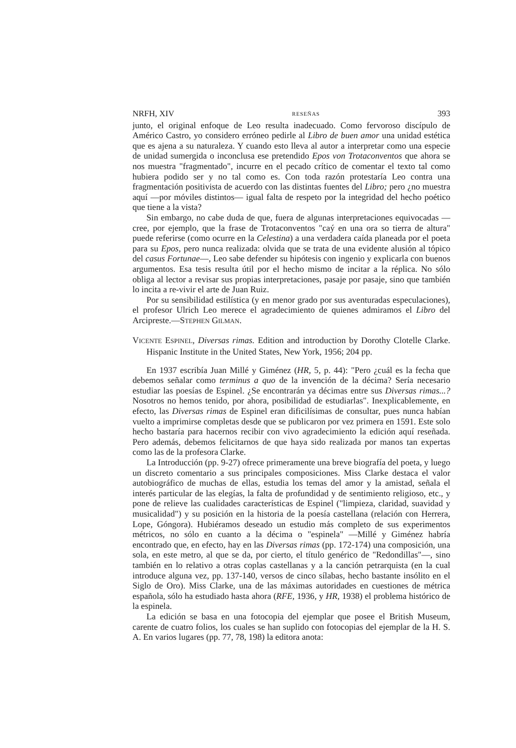NRFH, XIV RESEÑAS 393
junto, el original enfoque de Leo resulta inadecuado. Como fervoroso discípulo de Américo Castro, yo considero erróneo pedirle al Libro de buen amor una unidad estética que es ajena a su naturaleza. Y cuando esto lleva al autor a interpretar como una especie de unidad sumergida o inconclusa ese pretendido Epos von Trotaconventos que ahora se nos muestra "fragmentado", incurre en el pecado crítico de comentar el texto tal como hubiera podido ser y no tal como es. Con toda razón protestaría Leo contra una fragmentación positivista de acuerdo con las distintas fuentes del Libro; pero ¿no muestra aquí —por móviles distintos— igual falta de respeto por la integridad del hecho poético que tiene a la vista?
Sin embargo, no cabe duda de que, fuera de algunas interpretaciones equivocadas —cree, por ejemplo, que la frase de Trotaconventos "caý en una ora so tierra de altura" puede referirse (como ocurre en la Celestina) a una verdadera caída planeada por el poeta para su Epos, pero nunca realizada: olvida que se trata de una evidente alusión al tópico del casus Fortunae—, Leo sabe defender su hipótesis con ingenio y explicarla con buenos argumentos. Esa tesis resulta útil por el hecho mismo de incitar a la réplica. No sólo obliga al lector a revisar sus propias interpretaciones, pasaje por pasaje, sino que también lo incita a re-vivir el arte de Juan Ruiz.
Por su sensibilidad estilística (y en menor grado por sus aventuradas especulaciones), el profesor Ulrich Leo merece el agradecimiento de quienes admiramos el Libro del Arcipreste.—STEPHEN GILMAN.
VICENTE ESPINEL, Diversas rimas. Edition and introduction by Dorothy Clotelle Clarke. Hispanic Institute in the United States, New York, 1956; 204 pp.
En 1937 escribía Juan Millé y Giménez (HR, 5, p. 44): "Pero ¿cuál es la fecha que debemos señalar como terminus a quo de la invención de la décima? Sería necesario estudiar las poesías de Espinel. ¿Se encontrarán ya décimas entre sus Diversas rimas...? Nosotros no hemos tenido, por ahora, posibilidad de estudiarlas". Inexplicablemente, en efecto, las Diversas rimas de Espinel eran dificilísimas de consultar, pues nunca habían vuelto a imprimirse completas desde que se publicaron por vez primera en 1591. Este solo hecho bastaría para hacernos recibir con vivo agradecimiento la edición aquí reseñada. Pero además, debemos felicitarnos de que haya sido realizada por manos tan expertas como las de la profesora Clarke.
La Introducción (pp. 9-27) ofrece primeramente una breve biografía del poeta, y luego un discreto comentario a sus principales composiciones. Miss Clarke destaca el valor autobiográfico de muchas de ellas, estudia los temas del amor y la amistad, señala el interés particular de las elegías, la falta de profundidad y de sentimiento religioso, etc., y pone de relieve las cualidades características de Espinel ("limpieza, claridad, suavidad y musicalidad") y su posición en la historia de la poesía castellana (relación con Herrera, Lope, Góngora). Hubiéramos deseado un estudio más completo de sus experimentos métricos, no sólo en cuanto a la décima o "espinela" —Millé y Giménez habría encontrado que, en efecto, hay en las Diversas rimas (pp. 172-174) una composición, una sola, en este metro, al que se da, por cierto, el título genérico de "Redondillas"—, sino también en lo relativo a otras coplas castellanas y a la canción petrarquista (en la cual introduce alguna vez, pp. 137-140, versos de cinco sílabas, hecho bastante insólito en el Siglo de Oro). Miss Clarke, una de las máximas autoridades en cuestiones de métrica española, sólo ha estudiado hasta ahora (RFE, 1936, y HR, 1938) el problema histórico de la espinela.
La edición se basa en una fotocopia del ejemplar que posee el British Museum, carente de cuatro folios, los cuales se han suplido con fotocopias del ejemplar de la H. S. A. En varios lugares (pp. 77, 78, 198) la editora anota: